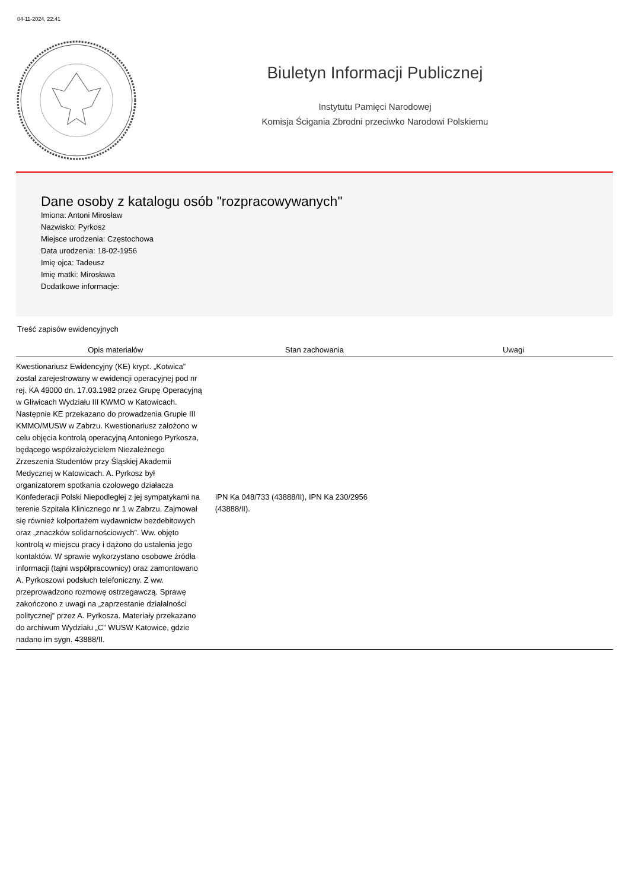04-11-2024, 22:41
Biuletyn Informacji Publicznej
Instytutu Pamięci Narodowej
Komisja Ścigania Zbrodni przeciwko Narodowi Polskiemu
Dane osoby z katalogu osób "rozpracowywanych"
Imiona: Antoni Mirosław
Nazwisko: Pyrkosz
Miejsce urodzenia: Częstochowa
Data urodzenia: 18-02-1956
Imię ojca: Tadeusz
Imię matki: Mirosława
Dodatkowe informacje:
Treść zapisów ewidencyjnych
| Opis materiałów | Stan zachowania | Uwagi |
| --- | --- | --- |
| Kwestionariusz Ewidencyjny (KE) krypt. „Kotwica” został zarejestrowany w ewidencji operacyjnej pod nr rej. KA 49000 dn. 17.03.1982 przez Grupę Operacyjną w Gliwicach Wydziału III KWMO w Katowicach. Następnie KE przekazano do prowadzenia Grupie III KMMO/MUSW w Zabrzu. Kwestionariusz założono w celu objęcia kontrolą operacyjną Antoniego Pyrkosza, będącego współzałożycielem Niezależnego Zrzeszenia Studentów przy Śląskiej Akademii Medycznej w Katowicach. A. Pyrkosz był organizatorem spotkania czołowego działacza Konfederacji Polski Niepodległej z jej sympatykami na terenie Szpitala Klinicznego nr 1 w Zabrzu. Zajmował się również kolportażem wydawnictw bezdebitowych oraz „znaczków solidarnościowych”. Ww. objęto kontrolą w miejscu pracy i dążono do ustalenia jego kontaktów. W sprawie wykorzystano osobowe źródła informacji (tajni współpracownicy) oraz zamontowano A. Pyrkoszowi podsłuch telefoniczny. Z ww. przeprowadzono rozmowę ostrzegawczą. Sprawę zakończono z uwagi na „zaprzestanie działalności politycznej” przez A. Pyrkosza. Materiały przekazano do archiwum Wydziału „C” WUSW Katowice, gdzie nadano im sygn. 43888/II. | IPN Ka 048/733 (43888/II), IPN Ka 230/2956 (43888/II). | |